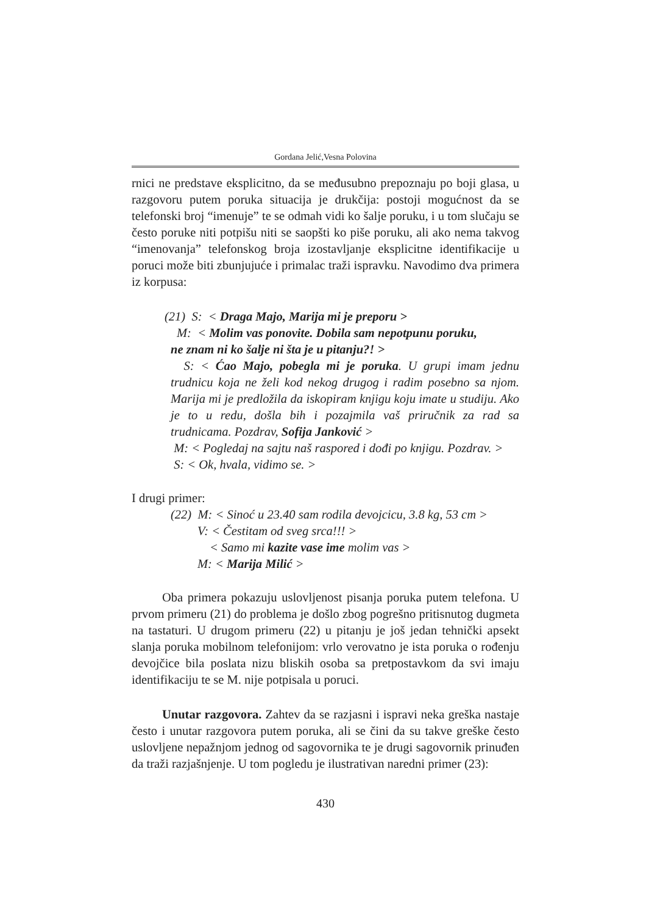Gordana Jelić,Vesna Polovina
rnici ne predstave eksplicitno, da se međusubno prepoznaju po boji glasa, u razgovoru putem poruka situacija je drukčija: postoji mogućnost da se telefonski broj “imenuje” te se odmah vidi ko šalje poruku, i u tom slučaju se često poruke niti potpišu niti se saopšti ko piše poruku, ali ako nema takvog “imenovanja” telefonskog broja izostavljanje eksplicitne identifikacije u poruci može biti zbunjujuće i primalac traži ispravku. Navodimo dva primera iz korpusa:
(21) S: < Draga Majo, Marija mi je preporu >
M: < Molim vas ponovite. Dobila sam nepotpunu poruku,
ne znam ni ko šalje ni šta je u pitanju?! >
S: < Ćao Majo, pobegla mi je poruka. U grupi imam jednu trudnicu koja ne želi kod nekog drugog i radim posebno sa njom. Marija mi je predložila da iskopiram knjigu koju imate u studiju. Ako je to u redu, došla bih i pozajmila vaš priručnik za rad sa trudnicama. Pozdrav, Sofija Janković >
M: < Pogledaj na sajtu naš raspored i dođi po knjigu. Pozdrav. >
S: < Ok, hvala, vidimo se. >
I drugi primer:
(22) M: < Sinoć u 23.40 sam rodila devojcicu, 3.8 kg, 53 cm >
V: < Čestitam od sveg srca!!! >
< Samo mi kazite vase ime molim vas >
M: < Marija Milić >
Oba primera pokazuju uslovljenost pisanja poruka putem telefona. U prvom primeru (21) do problema je došlo zbog pogrešno pritisnutog dugmeta na tastaturi. U drugom primeru (22) u pitanju je još jedan tehnički apsekt slanja poruka mobilnom telefonijom: vrlo verovatno je ista poruka o rođenju devojčice bila poslata nizu bliskih osoba sa pretpostavkom da svi imaju identifikaciju te se M. nije potpisala u poruci.
Unutar razgovora. Zahtev da se razjasni i ispravi neka greška nastaje često i unutar razgovora putem poruka, ali se čini da su takve greške često uslovljene nepažnjom jednog od sagovornika te je drugi sagovornik prinuđen da traži razjašnjenje. U tom pogledu je ilustrativan naredni primer (23):
430